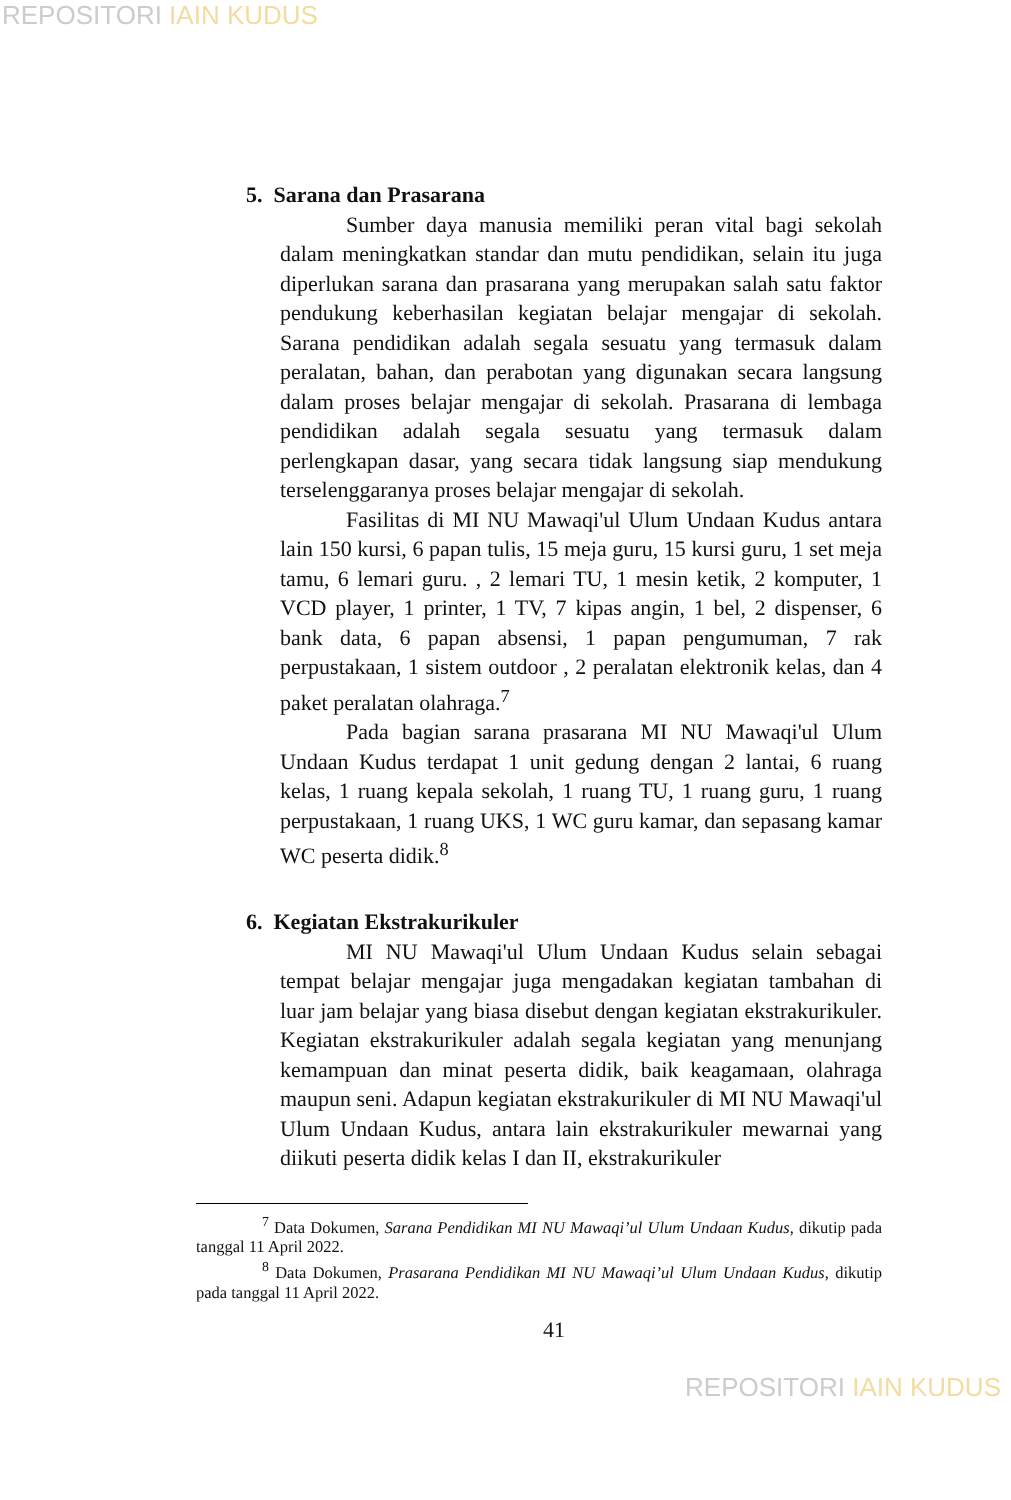REPOSITORI IAIN KUDUS
5. Sarana dan Prasarana
Sumber daya manusia memiliki peran vital bagi sekolah dalam meningkatkan standar dan mutu pendidikan, selain itu juga diperlukan sarana dan prasarana yang merupakan salah satu faktor pendukung keberhasilan kegiatan belajar mengajar di sekolah. Sarana pendidikan adalah segala sesuatu yang termasuk dalam peralatan, bahan, dan perabotan yang digunakan secara langsung dalam proses belajar mengajar di sekolah. Prasarana di lembaga pendidikan adalah segala sesuatu yang termasuk dalam perlengkapan dasar, yang secara tidak langsung siap mendukung terselenggaranya proses belajar mengajar di sekolah.
Fasilitas di MI NU Mawaqi'ul Ulum Undaan Kudus antara lain 150 kursi, 6 papan tulis, 15 meja guru, 15 kursi guru, 1 set meja tamu, 6 lemari guru. , 2 lemari TU, 1 mesin ketik, 2 komputer, 1 VCD player, 1 printer, 1 TV, 7 kipas angin, 1 bel, 2 dispenser, 6 bank data, 6 papan absensi, 1 papan pengumuman, 7 rak perpustakaan, 1 sistem outdoor , 2 peralatan elektronik kelas, dan 4 paket peralatan olahraga.<sup>7</sup>
Pada bagian sarana prasarana MI NU Mawaqi'ul Ulum Undaan Kudus terdapat 1 unit gedung dengan 2 lantai, 6 ruang kelas, 1 ruang kepala sekolah, 1 ruang TU, 1 ruang guru, 1 ruang perpustakaan, 1 ruang UKS, 1 WC guru kamar, dan sepasang kamar WC peserta didik.<sup>8</sup>
6. Kegiatan Ekstrakurikuler
MI NU Mawaqi'ul Ulum Undaan Kudus selain sebagai tempat belajar mengajar juga mengadakan kegiatan tambahan di luar jam belajar yang biasa disebut dengan kegiatan ekstrakurikuler. Kegiatan ekstrakurikuler adalah segala kegiatan yang menunjang kemampuan dan minat peserta didik, baik keagamaan, olahraga maupun seni. Adapun kegiatan ekstrakurikuler di MI NU Mawaqi'ul Ulum Undaan Kudus, antara lain ekstrakurikuler mewarnai yang diikuti peserta didik kelas I dan II, ekstrakurikuler
<sup>7</sup> Data Dokumen, Sarana Pendidikan MI NU Mawaqi’ul Ulum Undaan Kudus, dikutip pada tanggal 11 April 2022.
<sup>8</sup> Data Dokumen, Prasarana Pendidikan MI NU Mawaqi’ul Ulum Undaan Kudus, dikutip pada tanggal 11 April 2022.
41
REPOSITORI IAIN KUDUS